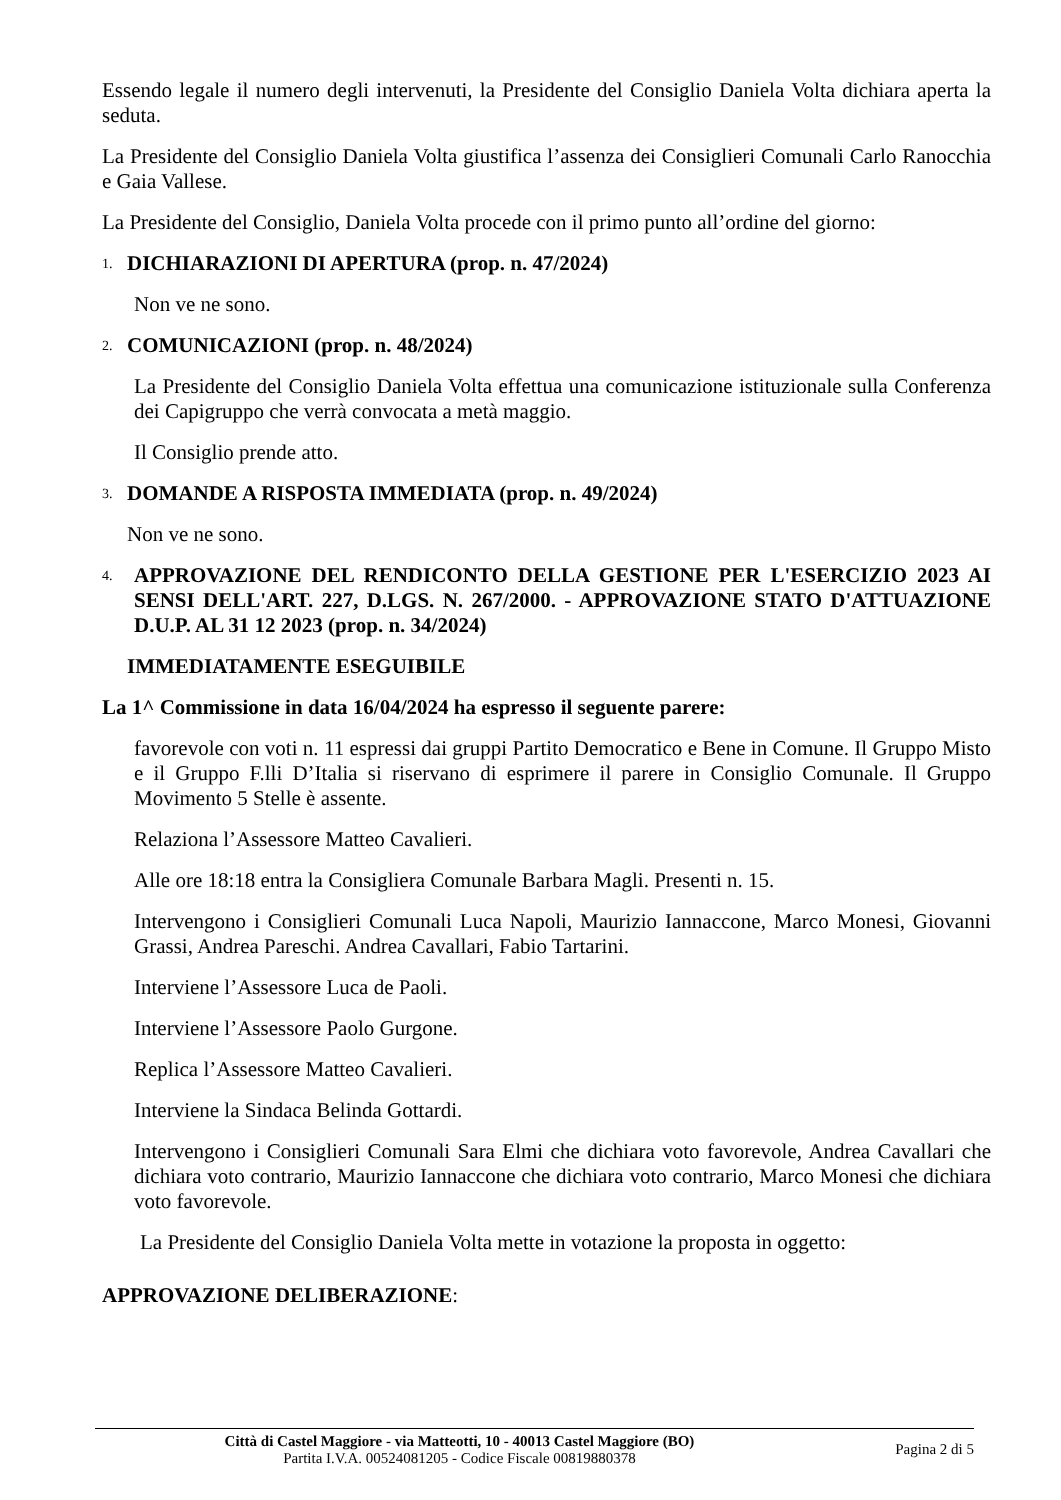Essendo legale il numero degli intervenuti, la Presidente del Consiglio Daniela Volta dichiara aperta la seduta.
La Presidente del Consiglio Daniela Volta giustifica l’assenza dei Consiglieri Comunali Carlo Ranocchia e Gaia Vallese.
La Presidente del Consiglio, Daniela Volta procede con il primo punto all’ordine del giorno:
1. DICHIARAZIONI DI APERTURA (prop. n. 47/2024)
Non ve ne sono.
2. COMUNICAZIONI (prop. n. 48/2024)
La Presidente del Consiglio Daniela Volta effettua una comunicazione istituzionale sulla Conferenza dei Capigruppo che verrà convocata a metà maggio.
Il Consiglio prende atto.
3. DOMANDE A RISPOSTA IMMEDIATA (prop. n. 49/2024)
Non ve ne sono.
4. APPROVAZIONE DEL RENDICONTO DELLA GESTIONE PER L'ESERCIZIO 2023 AI SENSI DELL'ART. 227, D.LGS. N. 267/2000. - APPROVAZIONE STATO D'ATTUAZIONE D.U.P. AL 31 12 2023 (prop. n. 34/2024)
IMMEDIATAMENTE ESEGUIBILE
La 1^ Commissione in data 16/04/2024 ha espresso il seguente parere:
favorevole con voti n. 11 espressi dai gruppi Partito Democratico e Bene in Comune. Il Gruppo Misto e il Gruppo F.lli D’Italia si riservano di esprimere il parere in Consiglio Comunale. Il Gruppo Movimento 5 Stelle è assente.
Relaziona l’Assessore Matteo Cavalieri.
Alle ore 18:18 entra la Consigliera Comunale Barbara Magli. Presenti n. 15.
Intervengono i Consiglieri Comunali Luca Napoli, Maurizio Iannaccone, Marco Monesi, Giovanni Grassi, Andrea Pareschi. Andrea Cavallari, Fabio Tartarini.
Interviene l’Assessore Luca de Paoli.
Interviene l’Assessore Paolo Gurgone.
Replica l’Assessore Matteo Cavalieri.
Interviene la Sindaca Belinda Gottardi.
Intervengono i Consiglieri Comunali Sara Elmi che dichiara voto favorevole, Andrea Cavallari che dichiara voto contrario, Maurizio Iannaccone che dichiara voto contrario, Marco Monesi che dichiara voto favorevole.
La Presidente del Consiglio Daniela Volta mette in votazione la proposta in oggetto:
APPROVAZIONE DELIBERAZIONE:
Città di Castel Maggiore - via Matteotti, 10 - 40013 Castel Maggiore (BO)
Partita I.V.A. 00524081205 - Codice Fiscale 00819880378
Pagina 2 di 5